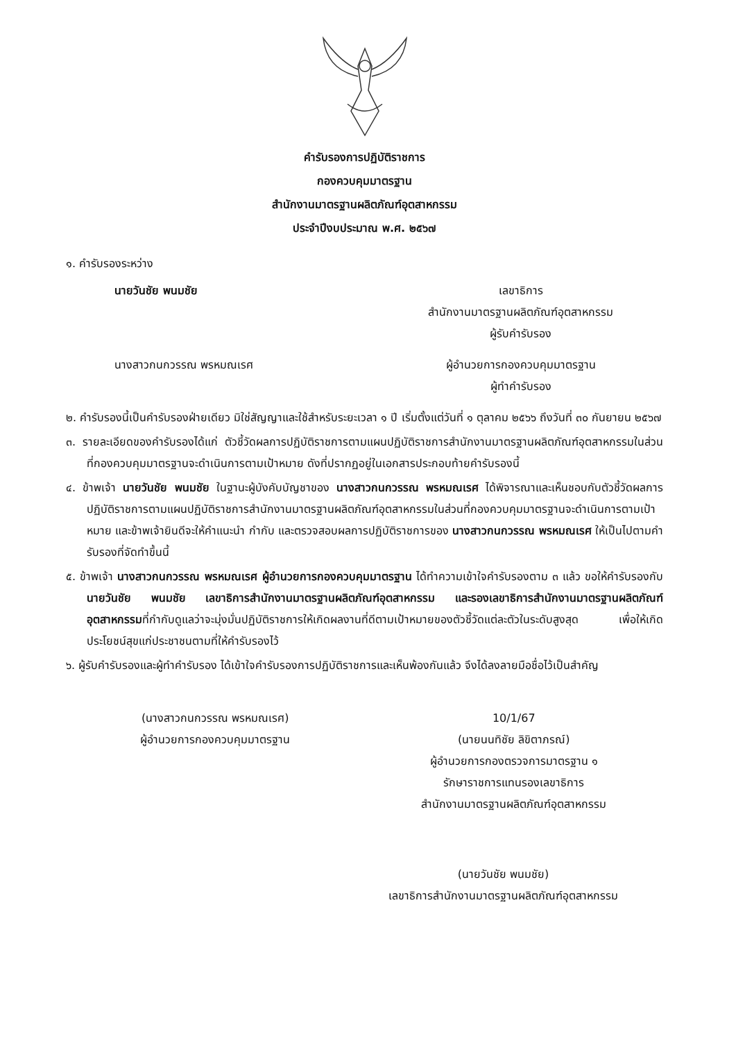คำรับรองการปฏิบัติราชการ
กองควบคุมมาตรฐาน
สำนักงานมาตรฐานผลิตภัณฑ์อุตสาหกรรม
ประจำปีงบประมาณ พ.ศ. ๒๕๖๗
๑. คำรับรองระหว่าง
นายวันชัย พนมชัย เลขาธิการ
สำนักงานมาตรฐานผลิตภัณฑ์อุตสาหกรรม
ผู้รับคำรับรอง
นางสาวกนกวรรณ พรหมณเรศ ผู้อำนวยการกองควบคุมมาตรฐาน
ผู้ทำคำรับรอง
๒. คำรับรองนี้เป็นคำรับรองฝ่ายเดียว มิใช่สัญญาและใช้สำหรับระยะเวลา ๑ ปี เริ่มตั้งแต่วันที่ ๑ ตุลาคม ๒๕๖๖ ถึงวันที่ ๓๐ กันยายน ๒๕๖๗
๓. รายละเอียดของคำรับรองได้แก่ ตัวชี้วัดผลการปฏิบัติราชการตามแผนปฏิบัติราชการสำนักงานมาตรฐานผลิตภัณฑ์อุตสาหกรรมในส่วนที่กองควบคุมมาตรฐานจะดำเนินการตามเป้าหมาย ดังที่ปรากฏอยู่ในเอกสารประกอบท้ายคำรับรองนี้
๔. ข้าพเจ้า นายวันชัย พนมชัย ในฐานะผู้บังคับบัญชาของ นางสาวกนกวรรณ พรหมณเรศ ได้พิจารณาและเห็นชอบกับตัวชี้วัดผลการปฏิบัติราชการตามแผนปฏิบัติราชการสำนักงานมาตรฐานผลิตภัณฑ์อุตสาหกรรมในส่วนที่กองควบคุมมาตรฐานจะดำเนินการตามเป้าหมาย และข้าพเจ้ายินดีจะให้คำแนะนำ กำกับ และตรวจสอบผลการปฏิบัติราชการของ นางสาวกนกวรรณ พรหมณเรศ ให้เป็นไปตามคำรับรองที่จัดทำขึ้นนี้
๕. ข้าพเจ้า นางสาวกนกวรรณ พรหมณเรศ ผู้อำนวยการกองควบคุมมาตรฐาน ได้ทำความเข้าใจคำรับรองตาม ๓ แล้ว ขอให้คำรับรองกับ นายวันชัย พนมชัย เลขาธิการสำนักงานมาตรฐานผลิตภัณฑ์อุตสาหกรรม และรองเลขาธิการสำนักงานมาตรฐานผลิตภัณฑ์อุตสาหกรรมที่กำกับดูแลว่าจะมุ่งมั่นปฏิบัติราชการให้เกิดผลงานที่ดีตามเป้าหมายของตัวชี้วัดแต่ละตัวในระดับสูงสุด เพื่อให้เกิดประโยชน์สุขแก่ประชาชนตามที่ให้คำรับรองไว้
๖. ผู้รับคำรับรองและผู้ทำคำรับรอง ได้เข้าใจคำรับรองการปฏิบัติราชการและเห็นพ้องกันแล้ว จึงได้ลงลายมือชื่อไว้เป็นสำคัญ
(นางสาวกนกวรรณ พรหมณเรศ)
ผู้อำนวยการกองควบคุมมาตรฐาน
10/1/67
(นายนนทิชัย ลิขิตาภรณ์)
ผู้อำนวยการกองตรวจการมาตรฐาน ๑
รักษาราชการแทนรองเลขาธิการ
สำนักงานมาตรฐานผลิตภัณฑ์อุตสาหกรรม
(นายวันชัย พนมชัย)
เลขาธิการสำนักงานมาตรฐานผลิตภัณฑ์อุตสาหกรรม